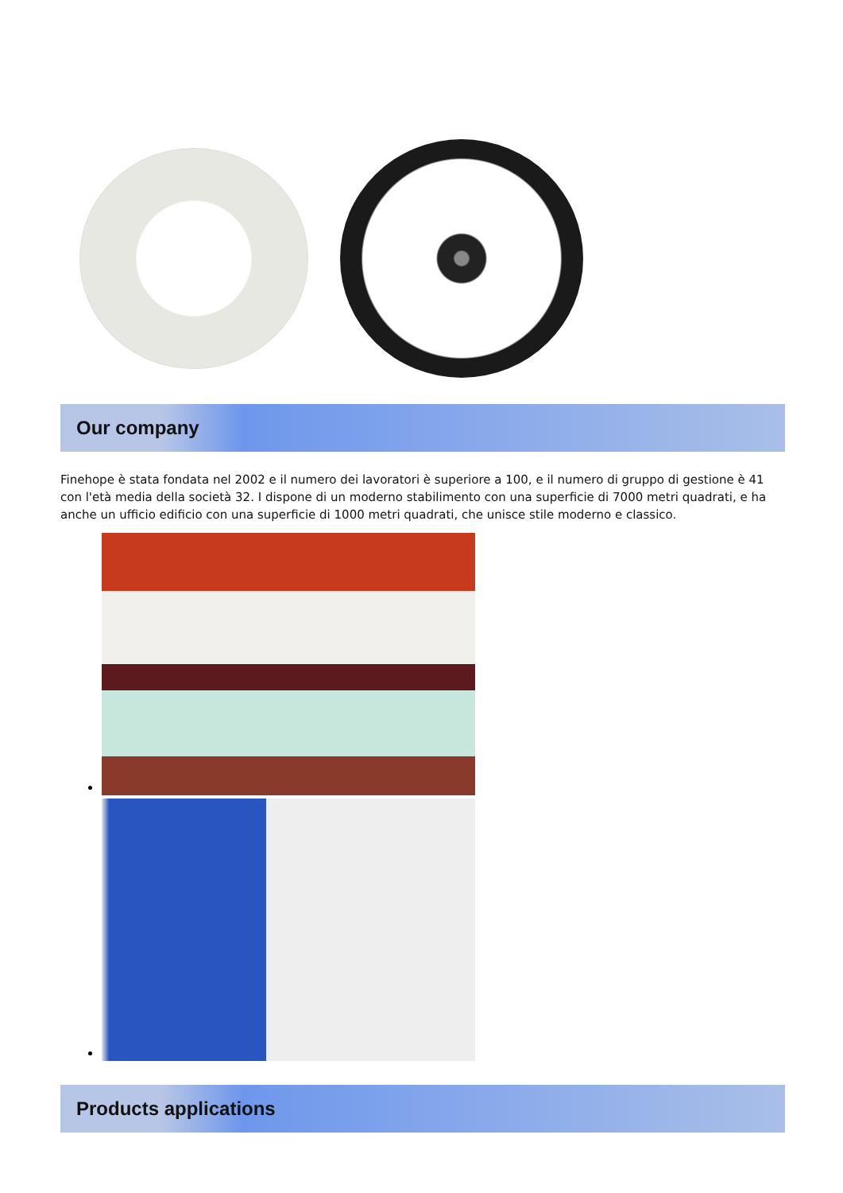Our company
Finehope è stata fondata nel 2002 e il numero dei lavoratori è superiore a 100, e il numero di gruppo di gestione è 41 con l'età media della società 32. I dispone di un moderno stabilimento con una superficie di 7000 metri quadrati, e ha anche un ufficio edificio con una superficie di 1000 metri quadrati, che unisce stile moderno e classico.
Products applications